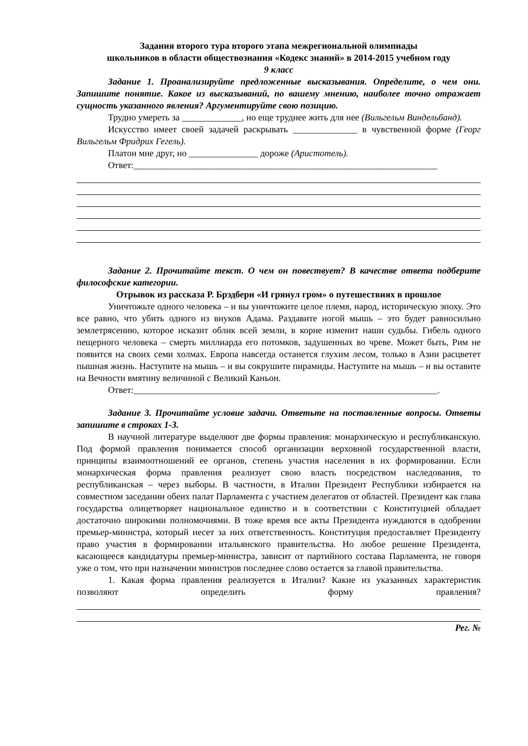Задания второго тура второго этапа межрегиональной олимпиады
школьников в области обществознания «Кодекс знаний» в 2014-2015 учебном году
9 класс
Задание 1. Проанализируйте предложенные высказывания. Определите, о чем они. Запишите понятие. Какое из высказываний, по вашему мнению, наиболее точно отражает сущность указанного явления? Аргументируйте свою позицию.
Трудно умереть за _____________, но еще труднее жить для нее (Вильгельм Виндельбанд).
Искусство имеет своей задачей раскрывать ______________ в чувственной форме (Георг Вильгельм Фридрих Гегель).
Платон мне друг, но _______________ дороже (Аристотель).
Ответ:__________________________________________________________________
Задание 2. Прочитайте текст. О чем он повествует? В качестве ответа подберите философские категории.
Отрывок из рассказа Р. Брэдбери «И грянул гром» о путешествиях в прошлое
Уничтожьте одного человека – и вы уничтожите целое племя, народ, историческую эпоху. Это все равно, что убить одного из внуков Адама. Раздавите ногой мышь – это будет равносильно землетрясению, которое исказит облик всей земли, в корне изменит наши судьбы. Гибель одного пещерного человека – смерть миллиарда его потомков, задушенных во чреве. Может быть, Рим не появится на своих семи холмах. Европа навсегда останется глухим лесом, только в Азии расцветет пышная жизнь. Наступите на мышь – и вы сокрушите пирамиды. Наступите на мышь – и вы оставите на Вечности вмятину величиной с Великий Каньон.
Ответ:__________________________________________________________________.
Задание 3. Прочитайте условие задачи. Ответьте на поставленные вопросы. Ответы запишите в строках 1-3.
В научной литературе выделяют две формы правления: монархическую и республиканскую. Под формой правления понимается способ организации верховной государственной власти, принципы взаимоотношений ее органов, степень участия населения в их формировании. Если монархическая форма правления реализует свою власть посредством наследования, то республиканская – через выборы. В частности, в Италии Президент Республики избирается на совместном заседании обеих палат Парламента с участием делегатов от областей. Президент как глава государства олицетворяет национальное единство и в соответствии с Конституцией обладает достаточно широкими полномочиями. В тоже время все акты Президента нуждаются в одобрении премьер-министра, который несет за них ответственность. Конституция предоставляет Президенту право участия в формировании итальянского правительства. Но любое решение Президента, касающееся кандидатуры премьер-министра, зависит от партийного состава Парламента, не говоря уже о том, что при назначении министров последнее слово остается за главой правительства.
1. Какая форма правления реализуется в Италии? Какие из указанных характеристик позволяют определить форму правления?
Рег. №